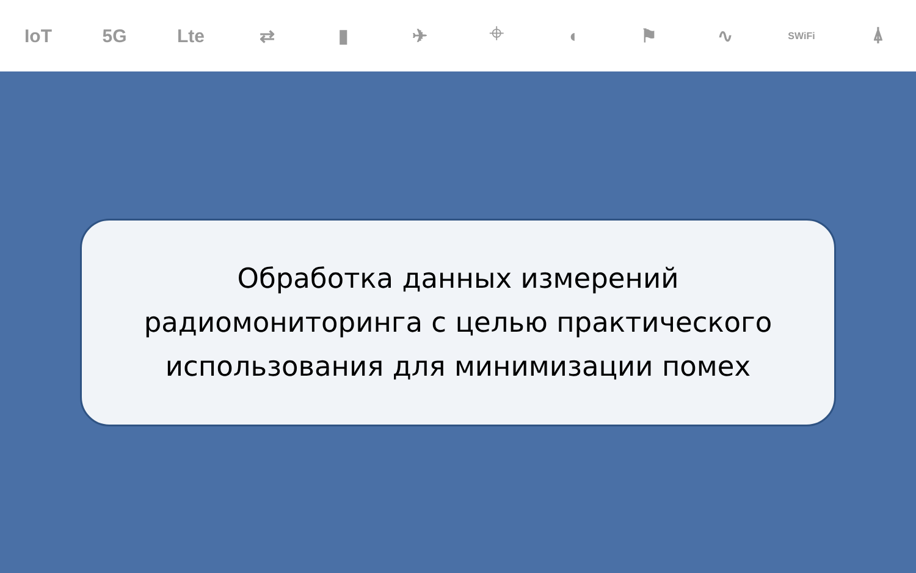IoT 5G Lte ⇄ ▮ ✈ ⌖ ◖ ⚑ ∿ SWiFi ⍋
Обработка данных измерений
радиомониторинга с целью практического
использования для минимизации помех